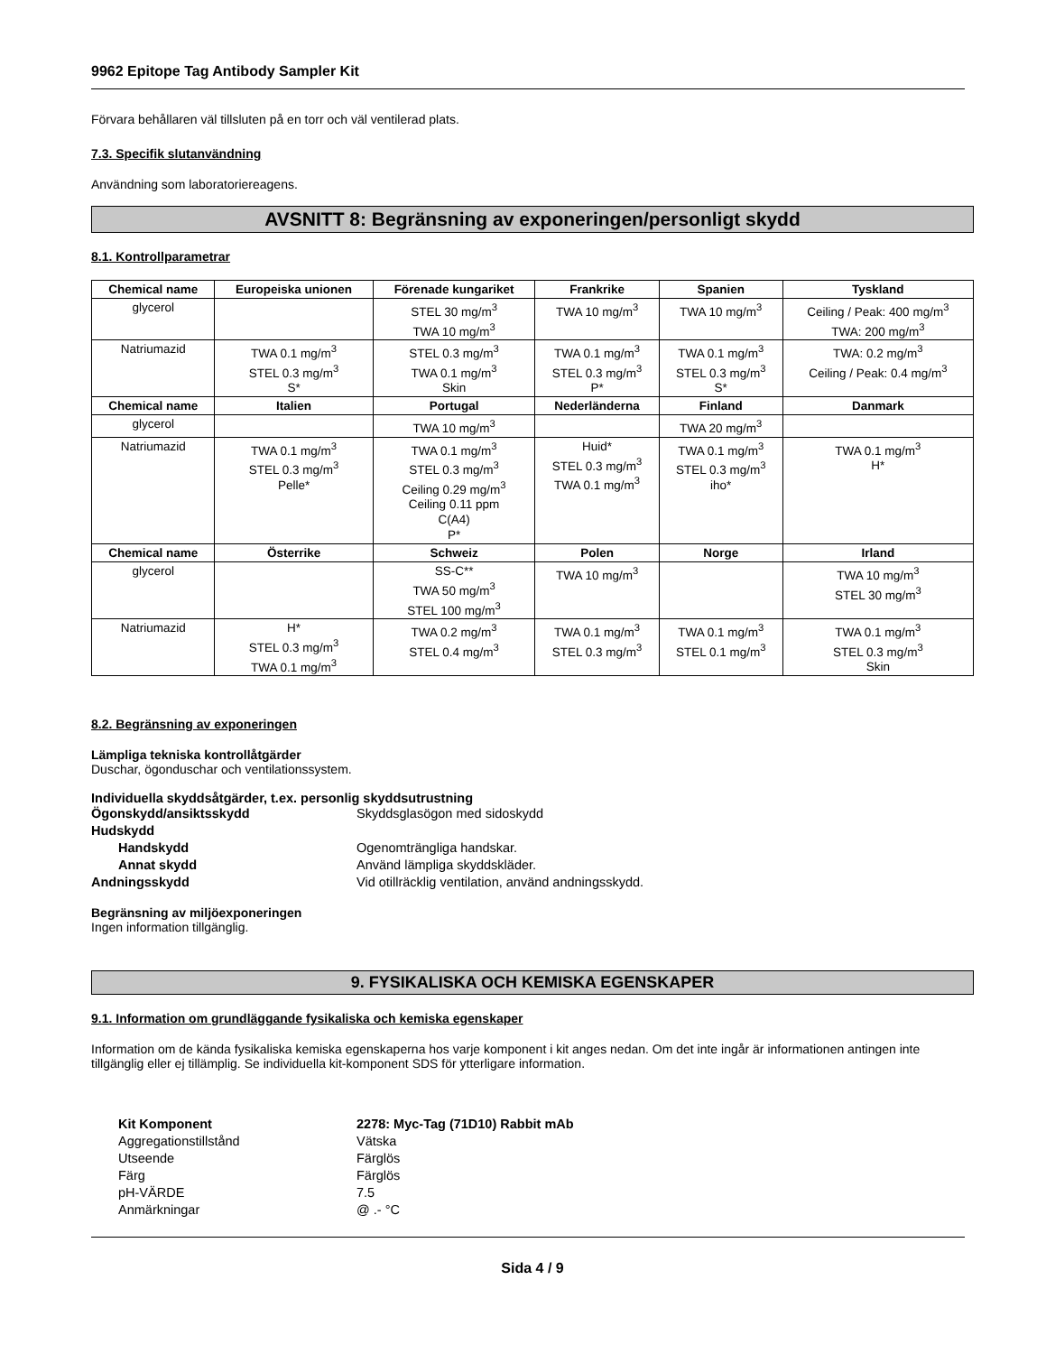9962 Epitope Tag Antibody Sampler Kit
Förvara behållaren väl tillsluten på en torr och väl ventilerad plats.
7.3. Specifik slutanvändning
Användning som laboratoriereagens.
AVSNITT 8: Begränsning av exponeringen/personligt skydd
8.1. Kontrollparametrar
| Chemical name | Europeiska unionen | Förenade kungariket | Frankrike | Spanien | Tyskland |
| --- | --- | --- | --- | --- | --- |
| glycerol | | STEL 30 mg/m<sup>3</sup> TWA 10 mg/m<sup>3</sup> | TWA 10 mg/m<sup>3</sup> | TWA 10 mg/m<sup>3</sup> | Ceiling / Peak: 400 mg/m<sup>3</sup> TWA: 200 mg/m<sup>3</sup> |
| Natriumazid | TWA 0.1 mg/m<sup>3</sup> STEL 0.3 mg/m<sup>3</sup> S* | STEL 0.3 mg/m<sup>3</sup> TWA 0.1 mg/m<sup>3</sup> Skin | TWA 0.1 mg/m<sup>3</sup> STEL 0.3 mg/m<sup>3</sup> P* | TWA 0.1 mg/m<sup>3</sup> STEL 0.3 mg/m<sup>3</sup> S* | TWA: 0.2 mg/m<sup>3</sup> Ceiling / Peak: 0.4 mg/m<sup>3</sup> |
| Chemical name | Italien | Portugal | Nederländerna | Finland | Danmark |
| glycerol | | TWA 10 mg/m<sup>3</sup> | | TWA 20 mg/m<sup>3</sup> | |
| Natriumazid | TWA 0.1 mg/m<sup>3</sup> STEL 0.3 mg/m<sup>3</sup> Pelle* | TWA 0.1 mg/m<sup>3</sup> STEL 0.3 mg/m<sup>3</sup> Ceiling 0.29 mg/m<sup>3</sup> Ceiling 0.11 ppm C(A4) P* | Huid* STEL 0.3 mg/m<sup>3</sup> TWA 0.1 mg/m<sup>3</sup> | TWA 0.1 mg/m<sup>3</sup> STEL 0.3 mg/m<sup>3</sup> iho* | TWA 0.1 mg/m<sup>3</sup> H* |
| Chemical name | Österrike | Schweiz | Polen | Norge | Irland |
| glycerol | | SS-C** TWA 50 mg/m<sup>3</sup> STEL 100 mg/m<sup>3</sup> | TWA 10 mg/m<sup>3</sup> | | TWA 10 mg/m<sup>3</sup> STEL 30 mg/m<sup>3</sup> |
| Natriumazid | H* STEL 0.3 mg/m<sup>3</sup> TWA 0.1 mg/m<sup>3</sup> | TWA 0.2 mg/m<sup>3</sup> STEL 0.4 mg/m<sup>3</sup> | TWA 0.1 mg/m<sup>3</sup> STEL 0.3 mg/m<sup>3</sup> | TWA 0.1 mg/m<sup>3</sup> STEL 0.1 mg/m<sup>3</sup> | TWA 0.1 mg/m<sup>3</sup> STEL 0.3 mg/m<sup>3</sup> Skin |
8.2. Begränsning av exponeringen
Lämpliga tekniska kontrollåtgärder
Duschar, ögonduschar och ventilationssystem.
Individuella skyddsåtgärder, t.ex. personlig skyddsutrustning
| Ögonskydd/ansiktsskydd | Skyddsglasögon med sidoskydd |
| Hudskydd | |
| Handskydd | Ogenomträngliga handskar. |
| Annat skydd | Använd lämpliga skyddskläder. |
| Andningsskydd | Vid otillräcklig ventilation, använd andningsskydd. |
Begränsning av miljöexponeringen
Ingen information tillgänglig.
9. FYSIKALISKA OCH KEMISKA EGENSKAPER
9.1. Information om grundläggande fysikaliska och kemiska egenskaper
Information om de kända fysikaliska kemiska egenskaperna hos varje komponent i kit anges nedan. Om det inte ingår är informationen antingen inte tillgänglig eller ej tillämplig. Se individuella kit-komponent SDS för ytterligare information.
| Kit Komponent | 2278: Myc-Tag (71D10) Rabbit mAb |
| Aggregationstillstånd | Vätska |
| Utseende | Färglös |
| Färg | Färglös |
| pH-VÄRDE | 7.5 |
| Anmärkningar | @ .- °C |
Sida 4 / 9